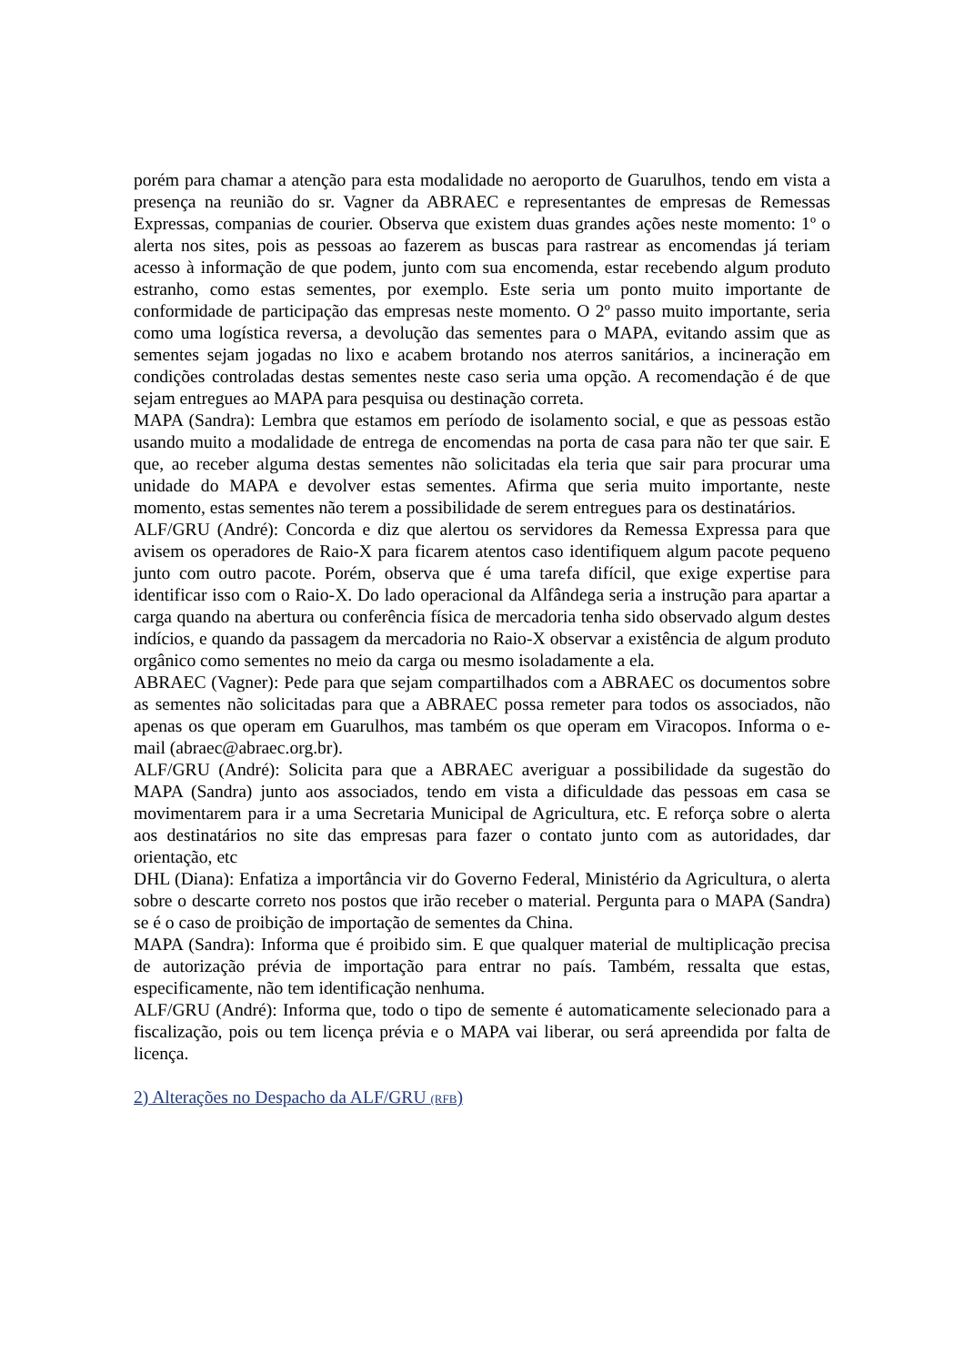porém para chamar a atenção para esta modalidade no aeroporto de Guarulhos, tendo em vista a presença na reunião do sr. Vagner da ABRAEC e representantes de empresas de Remessas Expressas, companias de courier. Observa que existem duas grandes ações neste momento: 1º o alerta nos sites, pois as pessoas ao fazerem as buscas para rastrear as encomendas já teriam acesso à informação de que podem, junto com sua encomenda, estar recebendo algum produto estranho, como estas sementes, por exemplo. Este seria um ponto muito importante de conformidade de participação das empresas neste momento. O 2º passo muito importante, seria como uma logística reversa, a devolução das sementes para o MAPA, evitando assim que as sementes sejam jogadas no lixo e acabem brotando nos aterros sanitários, a incineração em condições controladas destas sementes neste caso seria uma opção. A recomendação é de que sejam entregues ao MAPA para pesquisa ou destinação correta.
MAPA (Sandra): Lembra que estamos em período de isolamento social, e que as pessoas estão usando muito a modalidade de entrega de encomendas na porta de casa para não ter que sair. E que, ao receber alguma destas sementes não solicitadas ela teria que sair para procurar uma unidade do MAPA e devolver estas sementes. Afirma que seria muito importante, neste momento, estas sementes não terem a possibilidade de serem entregues para os destinatários.
ALF/GRU (André): Concorda e diz que alertou os servidores da Remessa Expressa para que avisem os operadores de Raio-X para ficarem atentos caso identifiquem algum pacote pequeno junto com outro pacote. Porém, observa que é uma tarefa difícil, que exige expertise para identificar isso com o Raio-X. Do lado operacional da Alfândega seria a instrução para apartar a carga quando na abertura ou conferência física de mercadoria tenha sido observado algum destes indícios, e quando da passagem da mercadoria no Raio-X observar a existência de algum produto orgânico como sementes no meio da carga ou mesmo isoladamente a ela.
ABRAEC (Vagner): Pede para que sejam compartilhados com a ABRAEC os documentos sobre as sementes não solicitadas para que a ABRAEC possa remeter para todos os associados, não apenas os que operam em Guarulhos, mas também os que operam em Viracopos. Informa o e-mail (abraec@abraec.org.br).
ALF/GRU (André): Solicita para que a ABRAEC averiguar a possibilidade da sugestão do MAPA (Sandra) junto aos associados, tendo em vista a dificuldade das pessoas em casa se movimentarem para ir a uma Secretaria Municipal de Agricultura, etc. E reforça sobre o alerta aos destinatários no site das empresas para fazer o contato junto com as autoridades, dar orientação, etc
DHL (Diana): Enfatiza a importância vir do Governo Federal, Ministério da Agricultura, o alerta sobre o descarte correto nos postos que irão receber o material. Pergunta para o MAPA (Sandra) se é o caso de proibição de importação de sementes da China.
MAPA (Sandra): Informa que é proibido sim. E que qualquer material de multiplicação precisa de autorização prévia de importação para entrar no país. Também, ressalta que estas, especificamente, não tem identificação nenhuma.
ALF/GRU (André): Informa que, todo o tipo de semente é automaticamente selecionado para a fiscalização, pois ou tem licença prévia e o MAPA vai liberar, ou será apreendida por falta de licença.
2) Alterações no Despacho da ALF/GRU (RFB)